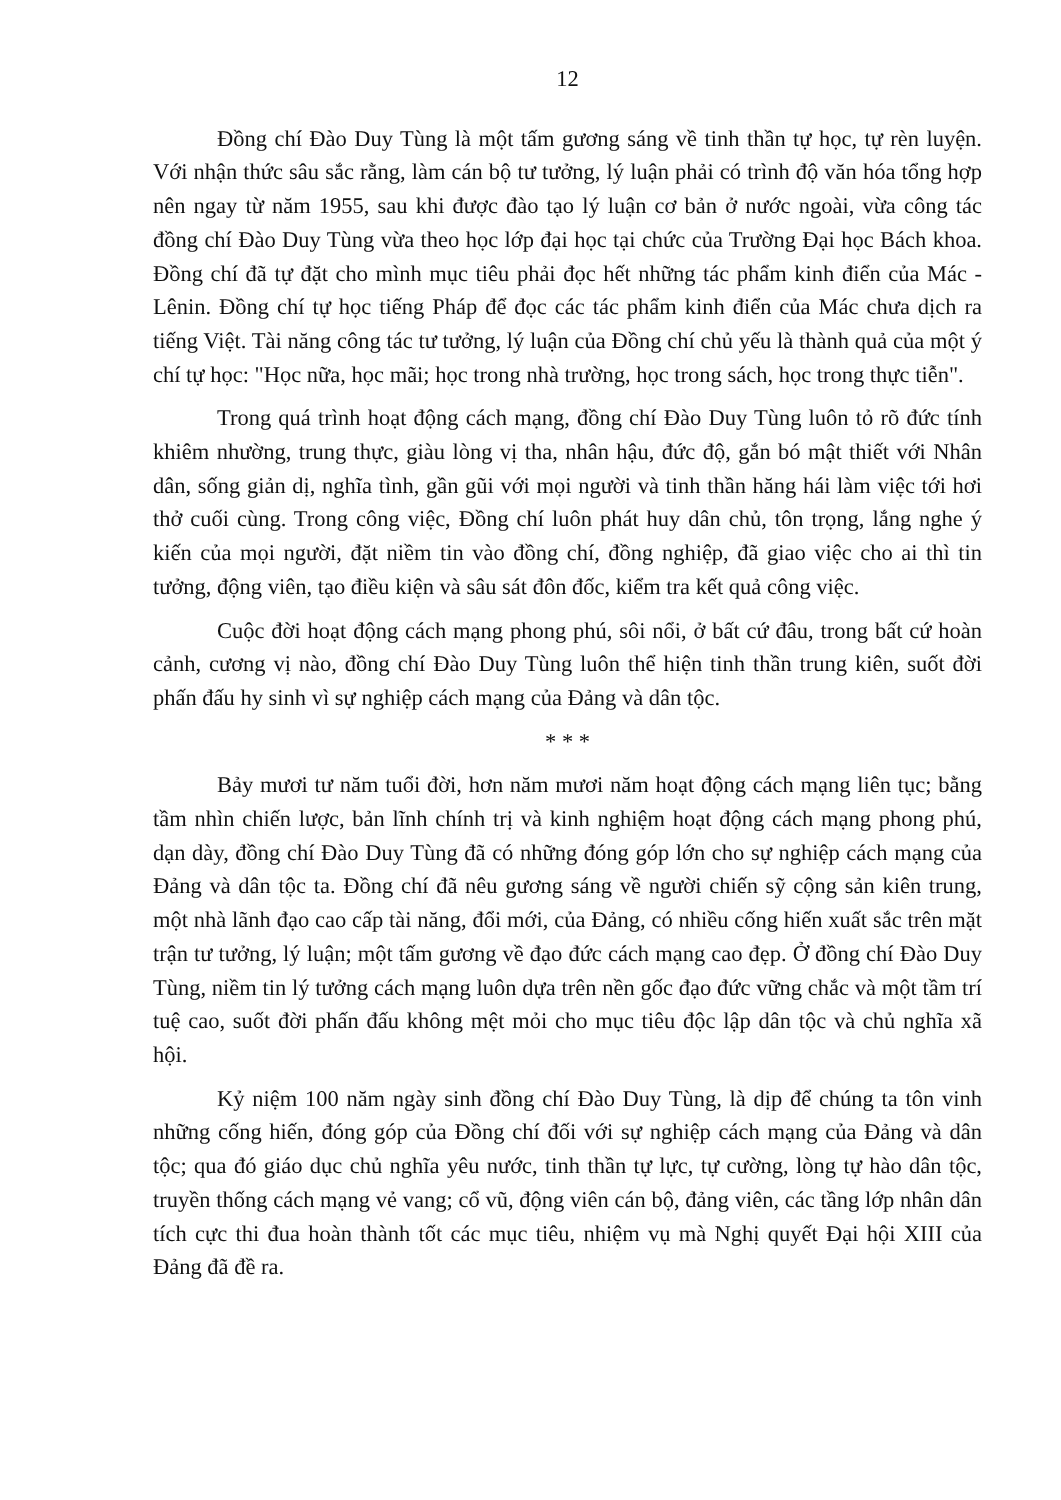12
Đồng chí Đào Duy Tùng là một tấm gương sáng về tinh thần tự học, tự rèn luyện. Với nhận thức sâu sắc rằng, làm cán bộ tư tưởng, lý luận phải có trình độ văn hóa tổng hợp nên ngay từ năm 1955, sau khi được đào tạo lý luận cơ bản ở nước ngoài, vừa công tác đồng chí Đào Duy Tùng vừa theo học lớp đại học tại chức của Trường Đại học Bách khoa. Đồng chí đã tự đặt cho mình mục tiêu phải đọc hết những tác phẩm kinh điển của Mác - Lênin. Đồng chí tự học tiếng Pháp để đọc các tác phẩm kinh điển của Mác chưa dịch ra tiếng Việt. Tài năng công tác tư tưởng, lý luận của Đồng chí chủ yếu là thành quả của một ý chí tự học: "Học nữa, học mãi; học trong nhà trường, học trong sách, học trong thực tiễn".
Trong quá trình hoạt động cách mạng, đồng chí Đào Duy Tùng luôn tỏ rõ đức tính khiêm nhường, trung thực, giàu lòng vị tha, nhân hậu, đức độ, gắn bó mật thiết với Nhân dân, sống giản dị, nghĩa tình, gần gũi với mọi người và tinh thần hăng hái làm việc tới hơi thở cuối cùng. Trong công việc, Đồng chí luôn phát huy dân chủ, tôn trọng, lắng nghe ý kiến của mọi người, đặt niềm tin vào đồng chí, đồng nghiệp, đã giao việc cho ai thì tin tưởng, động viên, tạo điều kiện và sâu sát đôn đốc, kiểm tra kết quả công việc.
Cuộc đời hoạt động cách mạng phong phú, sôi nổi, ở bất cứ đâu, trong bất cứ hoàn cảnh, cương vị nào, đồng chí Đào Duy Tùng luôn thể hiện tinh thần trung kiên, suốt đời phấn đấu hy sinh vì sự nghiệp cách mạng của Đảng và dân tộc.
* * *
Bảy mươi tư năm tuổi đời, hơn năm mươi năm hoạt động cách mạng liên tục; bằng tầm nhìn chiến lược, bản lĩnh chính trị và kinh nghiệm hoạt động cách mạng phong phú, dạn dày, đồng chí Đào Duy Tùng đã có những đóng góp lớn cho sự nghiệp cách mạng của Đảng và dân tộc ta. Đồng chí đã nêu gương sáng về người chiến sỹ cộng sản kiên trung, một nhà lãnh đạo cao cấp tài năng, đổi mới, của Đảng, có nhiều cống hiến xuất sắc trên mặt trận tư tưởng, lý luận; một tấm gương về đạo đức cách mạng cao đẹp. Ở đồng chí Đào Duy Tùng, niềm tin lý tưởng cách mạng luôn dựa trên nền gốc đạo đức vững chắc và một tầm trí tuệ cao, suốt đời phấn đấu không mệt mỏi cho mục tiêu độc lập dân tộc và chủ nghĩa xã hội.
Kỷ niệm 100 năm ngày sinh đồng chí Đào Duy Tùng, là dịp để chúng ta tôn vinh những cống hiến, đóng góp của Đồng chí đối với sự nghiệp cách mạng của Đảng và dân tộc; qua đó giáo dục chủ nghĩa yêu nước, tinh thần tự lực, tự cường, lòng tự hào dân tộc, truyền thống cách mạng vẻ vang; cổ vũ, động viên cán bộ, đảng viên, các tầng lớp nhân dân tích cực thi đua hoàn thành tốt các mục tiêu, nhiệm vụ mà Nghị quyết Đại hội XIII của Đảng đã đề ra.